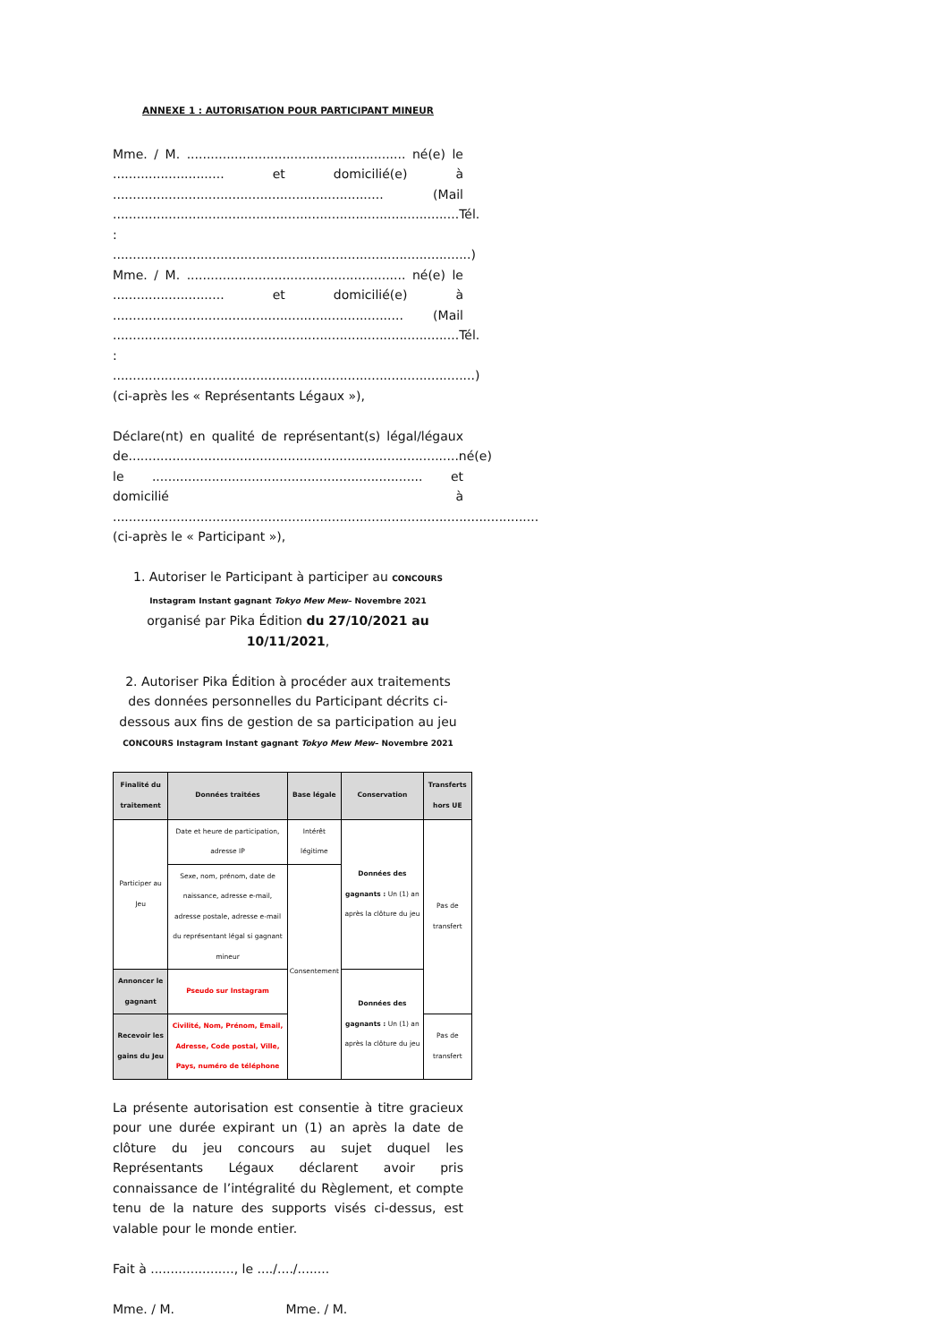ANNEXE 1 : AUTORISATION POUR PARTICIPANT MINEUR
Mme. / M. ....................................................... né(e) le ............................ et domicilié(e) à .................................................................... (Mail .......................................................................................Tél. : ..........................................................................................)
Mme. / M. ....................................................... né(e) le ............................ et domicilié(e) à ......................................................................... (Mail .......................................................................................Tél. : ...........................................................................................) (ci-après les « Représentants Légaux »),
Déclare(nt) en qualité de représentant(s) légal/légaux de...................................................................................né(e) le .................................................................... et domicilié à ........................................................................................................... (ci-après le « Participant »),
1. Autoriser le Participant à participer au CONCOURS Instagram Instant gagnant Tokyo Mew Mew– Novembre 2021
organisé par Pika Édition du 27/10/2021 au 10/11/2021,
2. Autoriser Pika Édition à procéder aux traitements des données personnelles du Participant décrits ci-dessous aux fins de gestion de sa participation au jeu CONCOURS Instagram Instant gagnant Tokyo Mew Mew– Novembre 2021
| Finalité du traitement | Données traitées | Base légale | Conservation | Transferts hors UE |
| --- | --- | --- | --- | --- |
| Participer au Jeu | Date et heure de participation, adresse IP | Intérêt légitime | Données des gagnants : Un (1) an après la clôture du jeu | Pas de transfert |
| | Sexe, nom, prénom, date de naissance, adresse e-mail, adresse postale, adresse e-mail du représentant légal si gagnant mineur | Consentement | | |
| Annoncer le gagnant | Pseudo sur Instagram | | Données des gagnants : Un (1) an après la clôture du jeu | |
| Recevoir les gains du Jeu | Civilité, Nom, Prénom, Email, Adresse, Code postal, Ville, Pays, numéro de téléphone | | | Pas de transfert |
La présente autorisation est consentie à titre gracieux pour une durée expirant un (1) an après la date de clôture du jeu concours au sujet duquel les Représentants Légaux déclarent avoir pris connaissance de l’intégralité du Règlement, et compte tenu de la nature des supports visés ci-dessus, est valable pour le monde entier.
Fait à ....................., le ..../..../........
Mme. / M. Mme. / M.